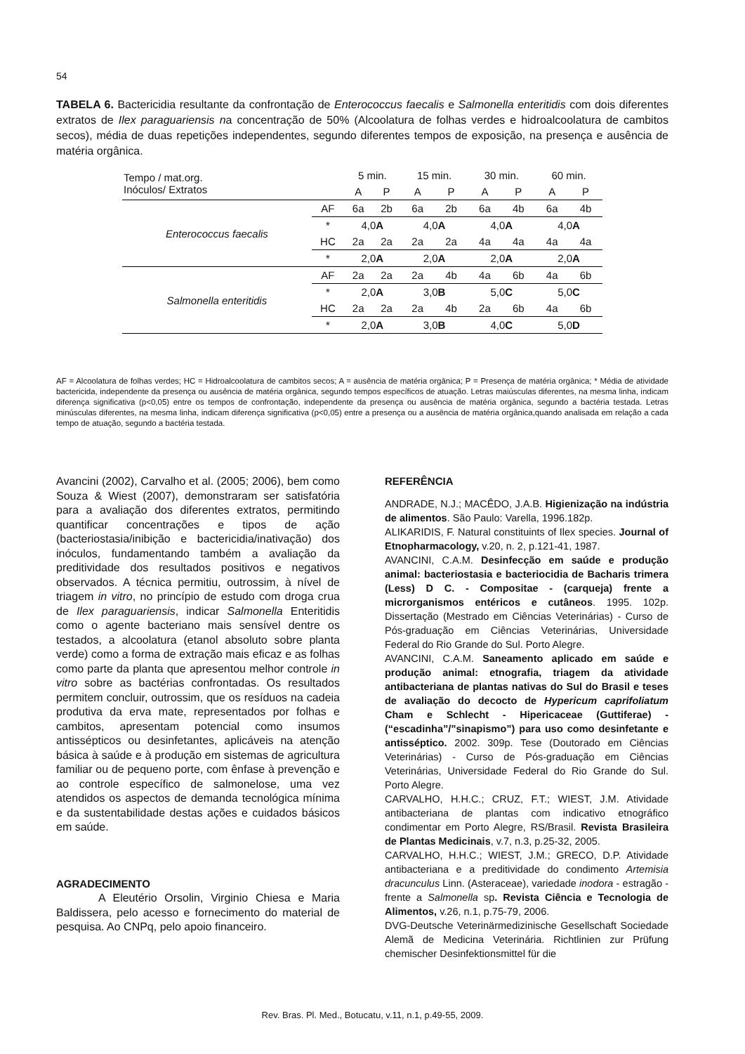54
TABELA 6. Bactericidia resultante da confrontação de Enterococcus faecalis e Salmonella enteritidis com dois diferentes extratos de Ilex paraguariensis na concentração de 50% (Alcoolatura de folhas verdes e hidroalcoolatura de cambitos secos), média de duas repetições independentes, segundo diferentes tempos de exposição, na presença e ausência de matéria orgânica.
| Tempo / mat.org. Inóculos/ Extratos | | 5 min. | | 15 min. | | 30 min. | | 60 min. | |
| --- | --- | --- | --- | --- | --- | --- | --- | --- | --- |
| | | A | P | A | P | A | P | A | P |
| Enterococcus faecalis | AF | 6a | 2b | 6a | 2b | 6a | 4b | 6a | 4b |
| | * | 4,0 A | | 4,0 A | | 4,0 A | | 4,0 A | |
| | HC | 2a | 2a | 2a | 2a | 4a | 4a | 4a | 4a |
| | * | 2,0 A | | 2,0 A | | 2,0 A | | 2,0 A | |
| Salmonella enteritidis | AF | 2a | 2a | 2a | 4b | 4a | 6b | 4a | 6b |
| | * | 2,0 A | | 3,0 B | | 5,0 C | | 5,0 C | |
| | HC | 2a | 2a | 2a | 4b | 2a | 6b | 4a | 6b |
| | * | 2,0 A | | 3,0 B | | 4,0 C | | 5,0 D | |
AF = Alcoolatura de folhas verdes; HC = Hidroalcoolatura de cambitos secos; A = ausência de matéria orgânica; P = Presença de matéria orgânica; * Média de atividade bactericida, independente da presença ou ausência de matéria orgânica, segundo tempos específicos de atuação. Letras maiúsculas diferentes, na mesma linha, indicam diferença significativa (p<0,05) entre os tempos de confrontação, independente da presença ou ausência de matéria orgânica, segundo a bactéria testada. Letras minúsculas diferentes, na mesma linha, indicam diferença significativa (p<0,05) entre a presença ou a ausência de matéria orgânica,quando analisada em relação a cada tempo de atuação, segundo a bactéria testada.
Avancini (2002), Carvalho et al. (2005; 2006), bem como Souza & Wiest (2007), demonstraram ser satisfatória para a avaliação dos diferentes extratos, permitindo quantificar concentrações e tipos de ação (bacteriostasia/inibição e bactericidia/inativação) dos inóculos, fundamentando também a avaliação da preditividade dos resultados positivos e negativos observados. A técnica permitiu, outrossim, à nível de triagem in vitro, no princípio de estudo com droga crua de Ilex paraguariensis, indicar Salmonella Enteritidis como o agente bacteriano mais sensível dentre os testados, a alcoolatura (etanol absoluto sobre planta verde) como a forma de extração mais eficaz e as folhas como parte da planta que apresentou melhor controle in vitro sobre as bactérias confrontadas. Os resultados permitem concluir, outrossim, que os resíduos na cadeia produtiva da erva mate, representados por folhas e cambitos, apresentam potencial como insumos antissépticos ou desinfetantes, aplicáveis na atenção básica à saúde e à produção em sistemas de agricultura familiar ou de pequeno porte, com ênfase à prevenção e ao controle específico de salmonelose, uma vez atendidos os aspectos de demanda tecnológica mínima e da sustentabilidade destas ações e cuidados básicos em saúde.
AGRADECIMENTO
A Eleutério Orsolin, Virginio Chiesa e Maria Baldissera, pelo acesso e fornecimento do material de pesquisa. Ao CNPq, pelo apoio financeiro.
REFERÊNCIA
ANDRADE, N.J.; MACÊDO, J.A.B. Higienização na indústria de alimentos. São Paulo: Varella, 1996.182p.
ALIKARIDIS, F. Natural constituints of Ilex species. Journal of Etnopharmacology, v.20, n. 2, p.121-41, 1987.
AVANCINI, C.A.M. Desinfecção em saúde e produção animal: bacteriostasia e bacteriocidia de Bacharis trimera (Less) D C. - Compositae - (carqueja) frente a microrganismos entéricos e cutâneos. 1995. 102p. Dissertação (Mestrado em Ciências Veterinárias) - Curso de Pós-graduação em Ciências Veterinárias, Universidade Federal do Rio Grande do Sul. Porto Alegre.
AVANCINI, C.A.M. Saneamento aplicado em saúde e produção animal: etnografia, triagem da atividade antibacteriana de plantas nativas do Sul do Brasil e teses de avaliação do decocto de Hypericum caprifoliatum Cham e Schlecht - Hipericaceae (Guttiferae) - (“escadinha”/”sinapismo”) para uso como desinfetante e antisséptico. 2002. 309p. Tese (Doutorado em Ciências Veterinárias) - Curso de Pós-graduação em Ciências Veterinárias, Universidade Federal do Rio Grande do Sul. Porto Alegre.
CARVALHO, H.H.C.; CRUZ, F.T.; WIEST, J.M. Atividade antibacteriana de plantas com indicativo etnográfico condimentar em Porto Alegre, RS/Brasil. Revista Brasileira de Plantas Medicinais, v.7, n.3, p.25-32, 2005.
CARVALHO, H.H.C.; WIEST, J.M.; GRECO, D.P. Atividade antibacteriana e a preditividade do condimento Artemisia dracunculus Linn. (Asteraceae), variedade inodora - estragão - frente a Salmonella sp. Revista Ciência e Tecnologia de Alimentos, v.26, n.1, p.75-79, 2006.
DVG-Deutsche Veterinärmedizinische Gesellschaft Sociedade Alemã de Medicina Veterinária. Richtlinien zur Prüfung chemischer Desinfektionsmittel für die
Rev. Bras. Pl. Med., Botucatu, v.11, n.1, p.49-55, 2009.